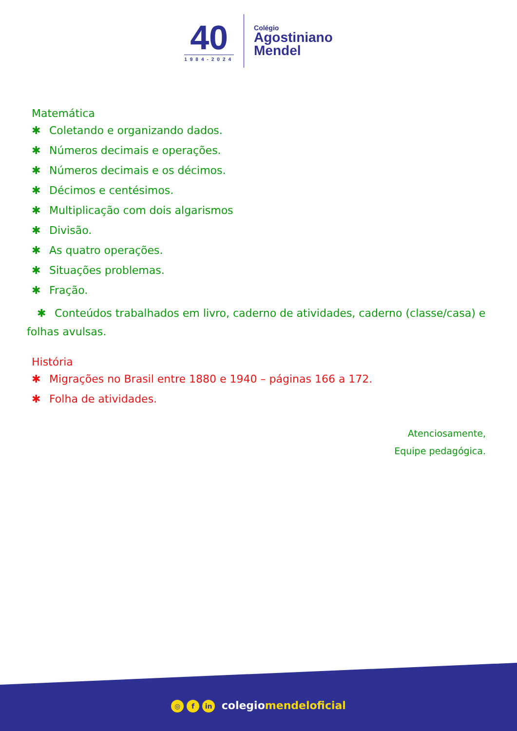40
1984-2024
Colégio
Agostiniano
Mendel
Matemática
✱ Coletando e organizando dados.
✱ Números decimais e operações.
✱ Números decimais e os décimos.
✱ Décimos e centésimos.
✱ Multiplicação com dois algarismos
✱ Divisão.
✱ As quatro operações.
✱ Situações problemas.
✱ Fração.
✱ Conteúdos trabalhados em livro, caderno de atividades, caderno (classe/casa) e folhas avulsas.
História
✱ Migrações no Brasil entre 1880 e 1940 – páginas 166 a 172.
✱ Folha de atividades.
Atenciosamente,
Equipe pedagógica.
◎ f in colegiomendeloficial